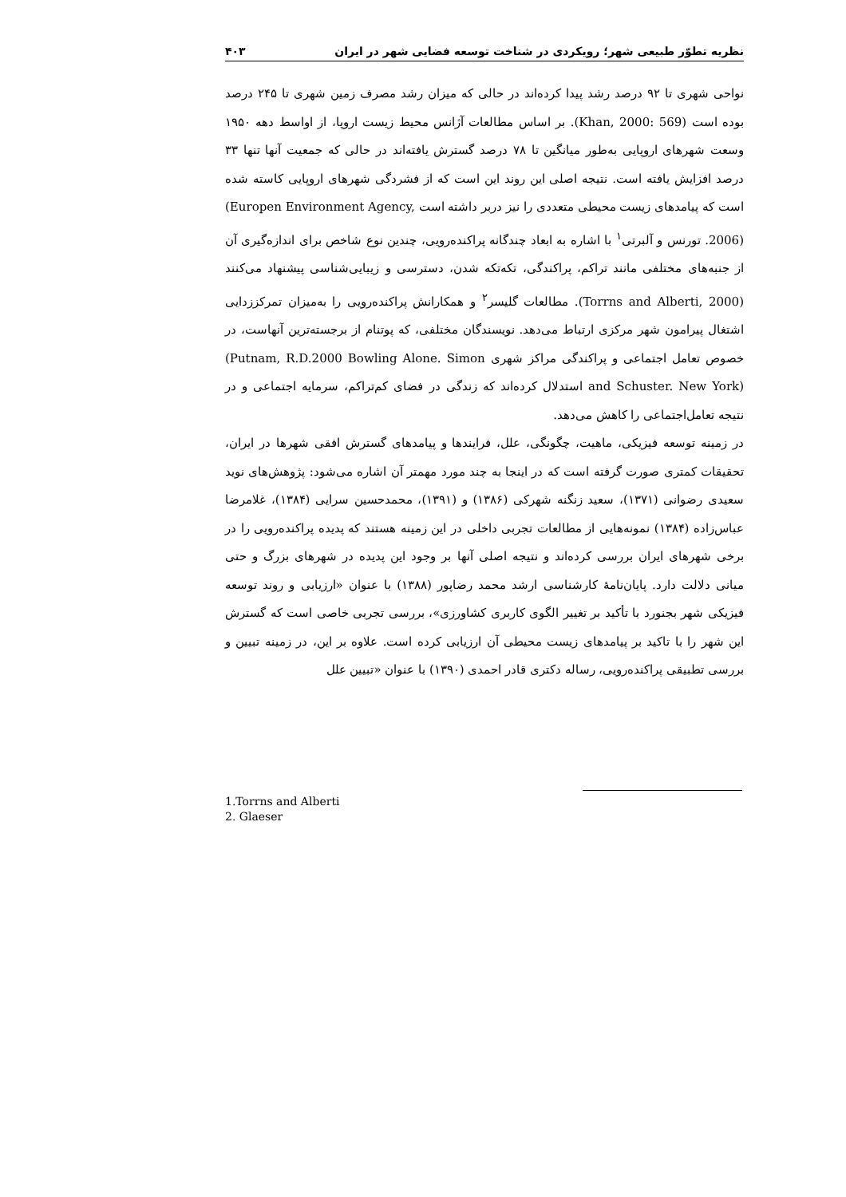نظریه تطوّر طبیعی شهر؛ رویکردی در شناخت توسعه فضایی شهر در ایران ۴۰۳
نواحی شهری تا ۹۲ درصد رشد پیدا کرده‌اند در حالی که میزان رشد مصرف زمین شهری تا ۲۴۵ درصد بوده است (Khan, 2000: 569). بر اساس مطالعات آژانس محیط زیست اروپا، از اواسط دهه ۱۹۵۰ وسعت شهرهای اروپایی به‌طور میانگین تا ۷۸ درصد گسترش یافته‌اند در حالی که جمعیت آنها تنها ۳۳ درصد افزایش یافته است. نتیجه اصلی این روند این است که از فشردگی شهرهای اروپایی کاسته شده است که پیامدهای زیست محیطی متعددی را نیز دربر داشته است (Europen Environment Agency, 2006). تورنس و آلبرتی<sup>۱</sup> با اشاره به ابعاد چندگانه پراکنده‌رویی، چندین نوع شاخص برای اندازه‌گیری آن از جنبه‌های مختلفی مانند تراکم، پراکندگی، تکه‌تکه شدن، دسترسی و زیبایی‌شناسی پیشنهاد می‌کنند (Torrns and Alberti, 2000). مطالعات گلیسر<sup>۲</sup> و همکارانش پراکنده‌رویی را به‌میزان تمرکززدایی اشتغال پیرامون شهر مرکزی ارتباط می‌دهد. نویسندگان مختلفی، که پوتنام از برجسته‌ترین آنهاست، در خصوص تعامل اجتماعی و پراکندگی مراکز شهری (Putnam, R.D.2000 Bowling Alone. Simon and Schuster. New York) استدلال کرده‌اند که زندگی در فضای کم‌تراکم، سرمایه اجتماعی و در نتیجه تعامل‌اجتماعی را کاهش می‌دهد.
در زمینه توسعه فیزیکی، ماهیت، چگونگی، علل، فرایندها و پیامدهای گسترش افقی شهرها در ایران، تحقیقات کمتری صورت گرفته است که در اینجا به چند مورد مهمتر آن اشاره می‌شود: پژوهش‌های نوید سعیدی رضوانی (۱۳۷۱)، سعید زنگنه شهرکی (۱۳۸۶) و (۱۳۹۱)، محمدحسین سرایی (۱۳۸۴)، غلامرضا عباس‌زاده (۱۳۸۴) نمونه‌هایی از مطالعات تجربی داخلی در این زمینه هستند که پدیده پراکنده‌رویی را در برخی شهرهای ایران بررسی کرده‌اند و نتیجه اصلی آنها بر وجود این پدیده در شهرهای بزرگ و حتی میانی دلالت دارد. پایان‌نامهٔ کارشناسی ارشد محمد رضاپور (۱۳۸۸) با عنوان «ارزیابی و روند توسعه فیزیکی شهر بجنورد با تأکید بر تغییر الگوی کاربری کشاورزی»، بررسی تجربی خاصی است که گسترش این شهر را با تاکید بر پیامدهای زیست محیطی آن ارزیابی کرده است. علاوه بر این، در زمینه تبیین و بررسی تطبیقی پراکنده‌رویی، رساله دکتری قادر احمدی (۱۳۹۰) با عنوان «تبیین علل
1.Torrns and Alberti
2. Glaeser